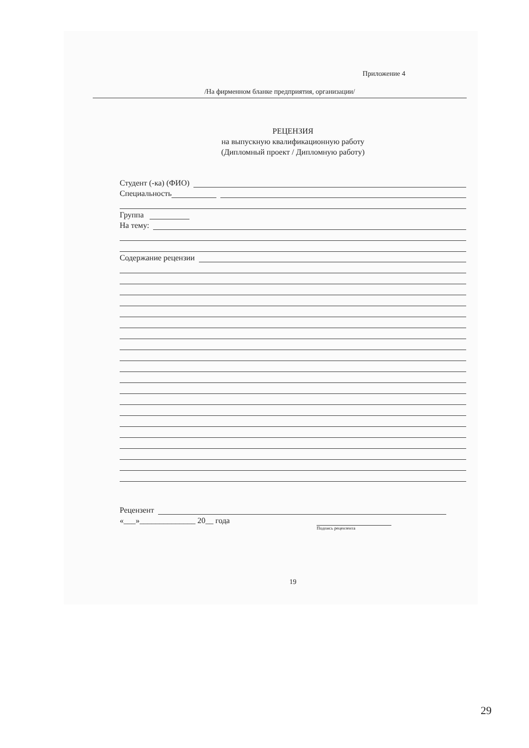Приложение 4
/На фирменном бланке предприятия, организации/
РЕЦЕНЗИЯ
на выпускную квалификационную работу
(Дипломный проект / Дипломную работу)
Студент (-ка) (ФИО)
Специальность
Группа
На тему:
Содержание рецензии
Рецензент
«___»______________ 20__ года
Подпись рецензента
19
29